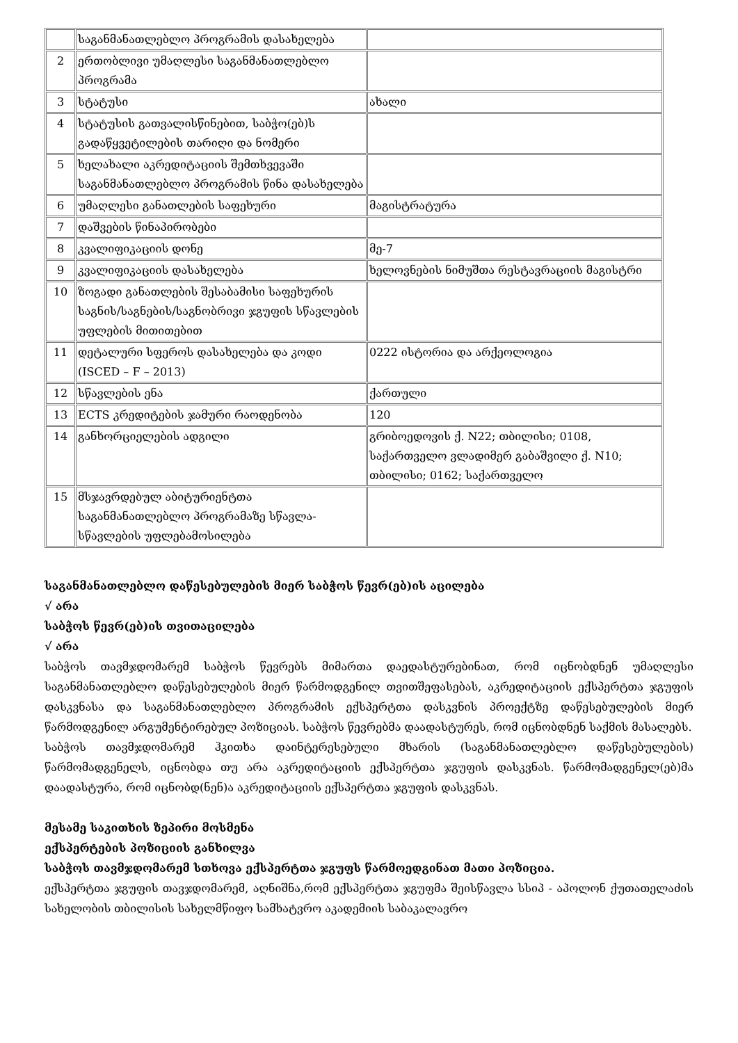| | საგანმანათლებლო პროგრამის დასახელება | |
| 2 | ერთობლივი უმაღლესი საგანმანათლებლო პროგრამა | |
| 3 | სტატუსი | ახალი |
| 4 | სტატუსის გათვალისწინებით, საბჭო(ებ)ს გადაწყვეტილების თარიღი და ნომერი | |
| 5 | ხელახალი აკრედიტაციის შემთხვევაში საგანმანათლებლო პროგრამის წინა დასახელება | |
| 6 | უმაღლესი განათლების საფეხური | მაგისტრატურა |
| 7 | დაშვების წინაპირობები | |
| 8 | კვალიფიკაციის დონე | მე-7 |
| 9 | კვალიფიკაციის დასახელება | ხელოვნების ნიმუშთა რესტავრაციის მაგისტრი |
| 10 | ზოგადი განათლების შესაბამისი საფეხურის საგნის/საგნების/საგნობრივი ჯგუფის სწავლების უფლების მითითებით | |
| 11 | დეტალური სფეროს დასახელება და კოდი (ISCED – F – 2013) | 0222 ისტორია და არქეოლოგია |
| 12 | სწავლების ენა | ქართული |
| 13 | ECTS კრედიტების ჯამური რაოდენობა | 120 |
| 14 | განხორციელების ადგილი | გრიბოედოვის ქ. N22; თბილისი; 0108, საქართველო ვლადიმერ გაბაშვილი ქ. N10; თბილისი; 0162; საქართველო |
| 15 | მსჯავრდებულ აბიტურიენტთა საგანმანათლებლო პროგრამაზე სწავლა-სწავლების უფლებამოსილება | |
საგანმანათლებლო დაწესებულების მიერ საბჭოს წევრ(ებ)ის აცილება
√ არა
საბჭოს წევრ(ებ)ის თვითაცილება
√ არა
საბჭოს თავმჯდომარემ საბჭოს წევრებს მიმართა დაედასტურებინათ, რომ იცნობდნენ უმაღლესი საგანმანათლებლო დაწესებულების მიერ წარმოდგენილ თვითშეფასებას, აკრედიტაციის ექსპერტთა ჯგუფის დასკვნასა და საგანმანათლებლო პროგრამის ექსპერტთა დასკვნის პროექტზე დაწესებულების მიერ წარმოდგენილ არგუმენტირებულ პოზიციას. საბჭოს წევრებმა დაადასტურეს, რომ იცნობდნენ საქმის მასალებს.
საბჭოს თავმჯდომარემ ჰკითხა დაინტერესებული მხარის (საგანმანათლებლო დაწესებულების) წარმომადგენელს, იცნობდა თუ არა აკრედიტაციის ექსპერტთა ჯგუფის დასკვნას. წარმომადგენელ(ებ)მა დაადასტურა, რომ იცნობდ(ნენ)ა აკრედიტაციის ექსპერტთა ჯგუფის დასკვნას.
მესამე საკითხის ზეპირი მოსმენა
ექსპერტების პოზიციის განხილვა
საბჭოს თავმჯდომარემ სთხოვა ექსპერტთა ჯგუფს წარმოედგინათ მათი პოზიცია.
ექსპერტთა ჯგუფის თავჯდომარემ, აღნიშნა,რომ ექსპერტთა ჯგუფმა შეისწავლა სსიპ - აპოლონ ქუთათელაძის სახელობის თბილისის სახელმწიფო სამხატვრო აკადემიის საბაკალავრო